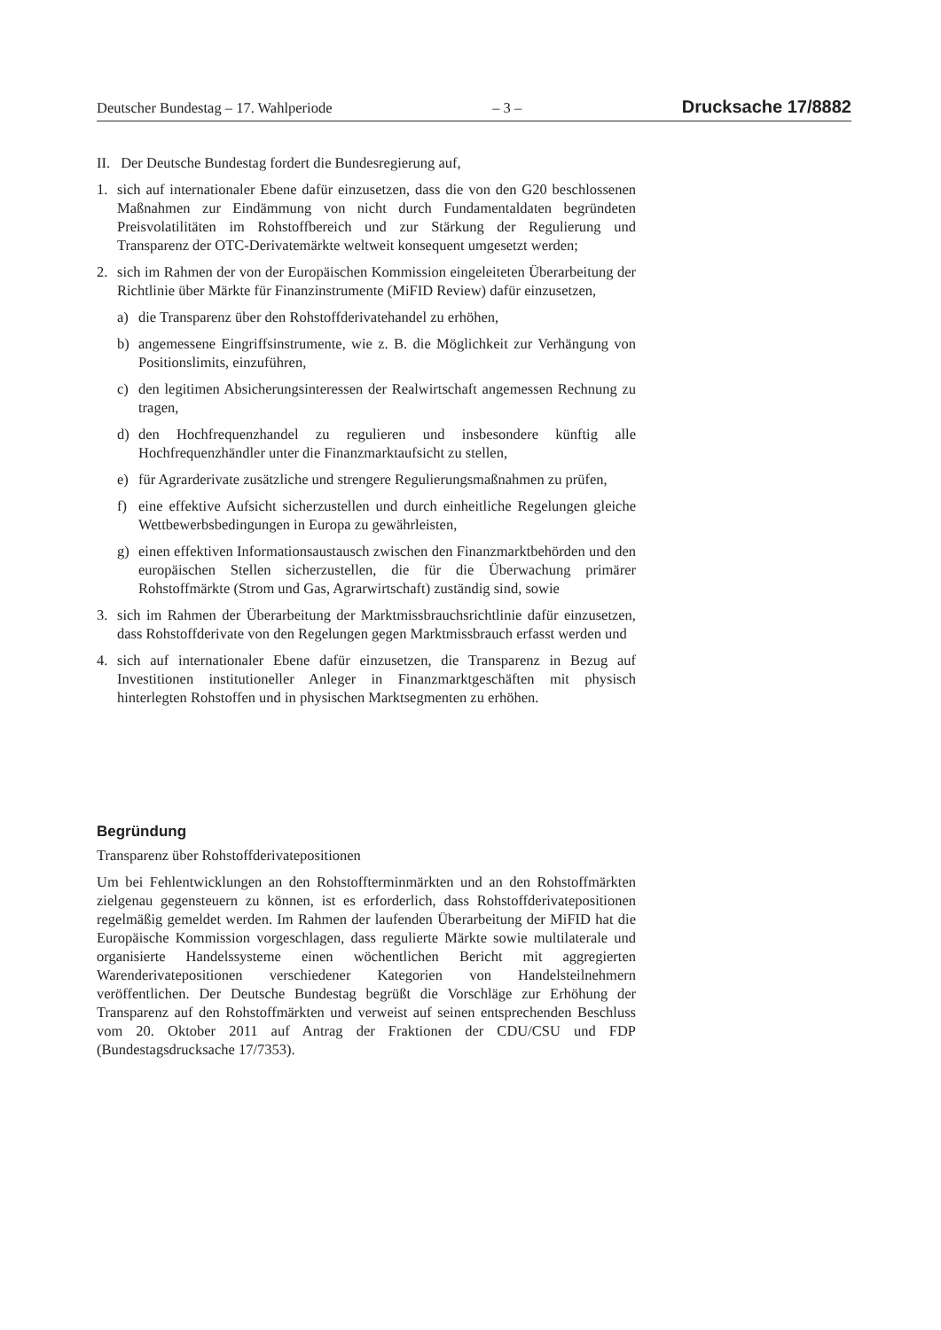Deutscher Bundestag – 17. Wahlperiode – 3 – Drucksache 17/8882
II. Der Deutsche Bundestag fordert die Bundesregierung auf,
1. sich auf internationaler Ebene dafür einzusetzen, dass die von den G20 beschlossenen Maßnahmen zur Eindämmung von nicht durch Fundamentaldaten begründeten Preisvolatilitäten im Rohstoffbereich und zur Stärkung der Regulierung und Transparenz der OTC-Derivatemärkte weltweit konsequent umgesetzt werden;
2. sich im Rahmen der von der Europäischen Kommission eingeleiteten Überarbeitung der Richtlinie über Märkte für Finanzinstrumente (MiFID Review) dafür einzusetzen,
a) die Transparenz über den Rohstoffderivatehandel zu erhöhen,
b) angemessene Eingriffsinstrumente, wie z. B. die Möglichkeit zur Verhängung von Positionslimits, einzuführen,
c) den legitimen Absicherungsinteressen der Realwirtschaft angemessen Rechnung zu tragen,
d) den Hochfrequenzhandel zu regulieren und insbesondere künftig alle Hochfrequenzhändler unter die Finanzmarktaufsicht zu stellen,
e) für Agrarderivate zusätzliche und strengere Regulierungsmaßnahmen zu prüfen,
f) eine effektive Aufsicht sicherzustellen und durch einheitliche Regelungen gleiche Wettbewerbsbedingungen in Europa zu gewährleisten,
g) einen effektiven Informationsaustausch zwischen den Finanzmarktbehörden und den europäischen Stellen sicherzustellen, die für die Überwachung primärer Rohstoffmärkte (Strom und Gas, Agrarwirtschaft) zuständig sind, sowie
3. sich im Rahmen der Überarbeitung der Marktmissbrauchsrichtlinie dafür einzusetzen, dass Rohstoffderivate von den Regelungen gegen Marktmissbrauch erfasst werden und
4. sich auf internationaler Ebene dafür einzusetzen, die Transparenz in Bezug auf Investitionen institutioneller Anleger in Finanzmarktgeschäften mit physisch hinterlegten Rohstoffen und in physischen Marktsegmenten zu erhöhen.
Begründung
Transparenz über Rohstoffderivatepositionen
Um bei Fehlentwicklungen an den Rohstoffterminmärkten und an den Rohstoffmärkten zielgenau gegensteuern zu können, ist es erforderlich, dass Rohstoffderivatepositionen regelmäßig gemeldet werden. Im Rahmen der laufenden Überarbeitung der MiFID hat die Europäische Kommission vorgeschlagen, dass regulierte Märkte sowie multilaterale und organisierte Handelssysteme einen wöchentlichen Bericht mit aggregierten Warenderivatepositionen verschiedener Kategorien von Handelsteilnehmern veröffentlichen. Der Deutsche Bundestag begrüßt die Vorschläge zur Erhöhung der Transparenz auf den Rohstoffmärkten und verweist auf seinen entsprechenden Beschluss vom 20. Oktober 2011 auf Antrag der Fraktionen der CDU/CSU und FDP (Bundestagsdrucksache 17/7353).